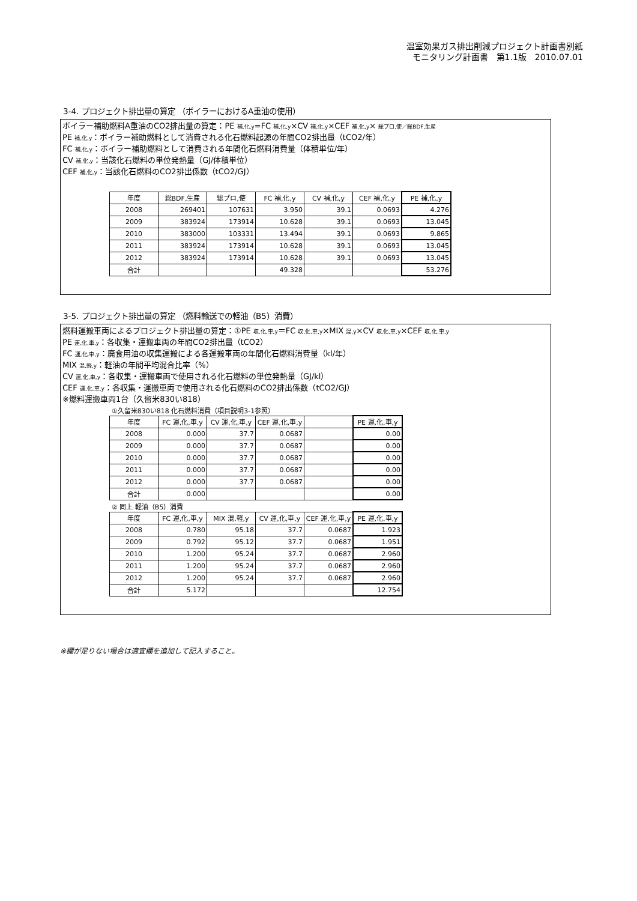温室効果ガス排出削減プロジェクト計画書別紙
モニタリング計画書　第1.1版　2010.07.01
3-4. プロジェクト排出量の算定 （ボイラーにおけるA重油の使用）
ボイラー補助燃料A重油のCO2排出量の算定：PE 補,化,y=FC 補,化,y×CV 補,化,y×CEF 補,化,y× 総プロ,使／総BDF,生産
PE 補,化,y：ボイラー補助燃料として消費される化石燃料起源の年間CO2排出量（tCO2/年）
FC 補,化,y：ボイラー補助燃料として消費される年間化石燃料消費量（体積単位/年）
CV 補,化,y：当該化石燃料の単位発熱量（GJ/体積単位）
CEF 補,化,y：当該化石燃料のCO2排出係数（tCO2/GJ）
| 年度 | 総BDF,生産 | 総プロ,使 | FC 補,化,y | CV 補,化,y | CEF 補,化,y | PE 補,化,y |
| --- | --- | --- | --- | --- | --- | --- |
| 2008 | 269401 | 107631 | 3.950 | 39.1 | 0.0693 | 4.276 |
| 2009 | 383924 | 173914 | 10.628 | 39.1 | 0.0693 | 13.045 |
| 2010 | 383000 | 103331 | 13.494 | 39.1 | 0.0693 | 9.865 |
| 2011 | 383924 | 173914 | 10.628 | 39.1 | 0.0693 | 13.045 |
| 2012 | 383924 | 173914 | 10.628 | 39.1 | 0.0693 | 13.045 |
| 合計 | | | 49.328 | | | 53.276 |
3-5. プロジェクト排出量の算定 （燃料輸送での軽油（B5）消費）
燃料運搬車両によるプロジェクト排出量の算定：①PE 収,化,車,y＝FC 収,化,車,y×MIX 混,y×CV 収,化,車,y×CEF 収,化,車,y
PE 運,化,車,y：各収集・運搬車両の年間CO2排出量（tCO2）
FC 運,化,車,y：廃食用油の収集運搬による各運搬車両の年間化石燃料消費量（kl/年）
MIX 混,軽,y：軽油の年間平均混合比率（%）
CV 運,化,車,y：各収集・運搬車両で使用される化石燃料の単位発熱量（GJ/kl）
CEF 運,化,車,y：各収集・運搬車両で使用される化石燃料のCO2排出係数（tCO2/GJ）
※燃料運搬車両1台（久留米830い818）
①久留米830い818 化石燃料消費（項目説明3-1参照）
| 年度 | FC 運,化,車,y | CV 運,化,車,y | CEF 運,化,車,y | | PE 運,化,車,y |
| --- | --- | --- | --- | --- | --- |
| 2008 | 0.000 | 37.7 | 0.0687 | | 0.00 |
| 2009 | 0.000 | 37.7 | 0.0687 | | 0.00 |
| 2010 | 0.000 | 37.7 | 0.0687 | | 0.00 |
| 2011 | 0.000 | 37.7 | 0.0687 | | 0.00 |
| 2012 | 0.000 | 37.7 | 0.0687 | | 0.00 |
| 合計 | 0.000 | | | | 0.00 |
② 同上 軽油（B5）消費
| 年度 | FC 運,化,車,y | MIX 混,軽,y | CV 運,化,車,y | CEF 運,化,車,y | PE 運,化,車,y |
| --- | --- | --- | --- | --- | --- |
| 2008 | 0.780 | 95.18 | 37.7 | 0.0687 | 1.923 |
| 2009 | 0.792 | 95.12 | 37.7 | 0.0687 | 1.951 |
| 2010 | 1.200 | 95.24 | 37.7 | 0.0687 | 2.960 |
| 2011 | 1.200 | 95.24 | 37.7 | 0.0687 | 2.960 |
| 2012 | 1.200 | 95.24 | 37.7 | 0.0687 | 2.960 |
| 合計 | 5.172 | | | | 12.754 |
※欄が足りない場合は適宜欄を追加して記入すること。